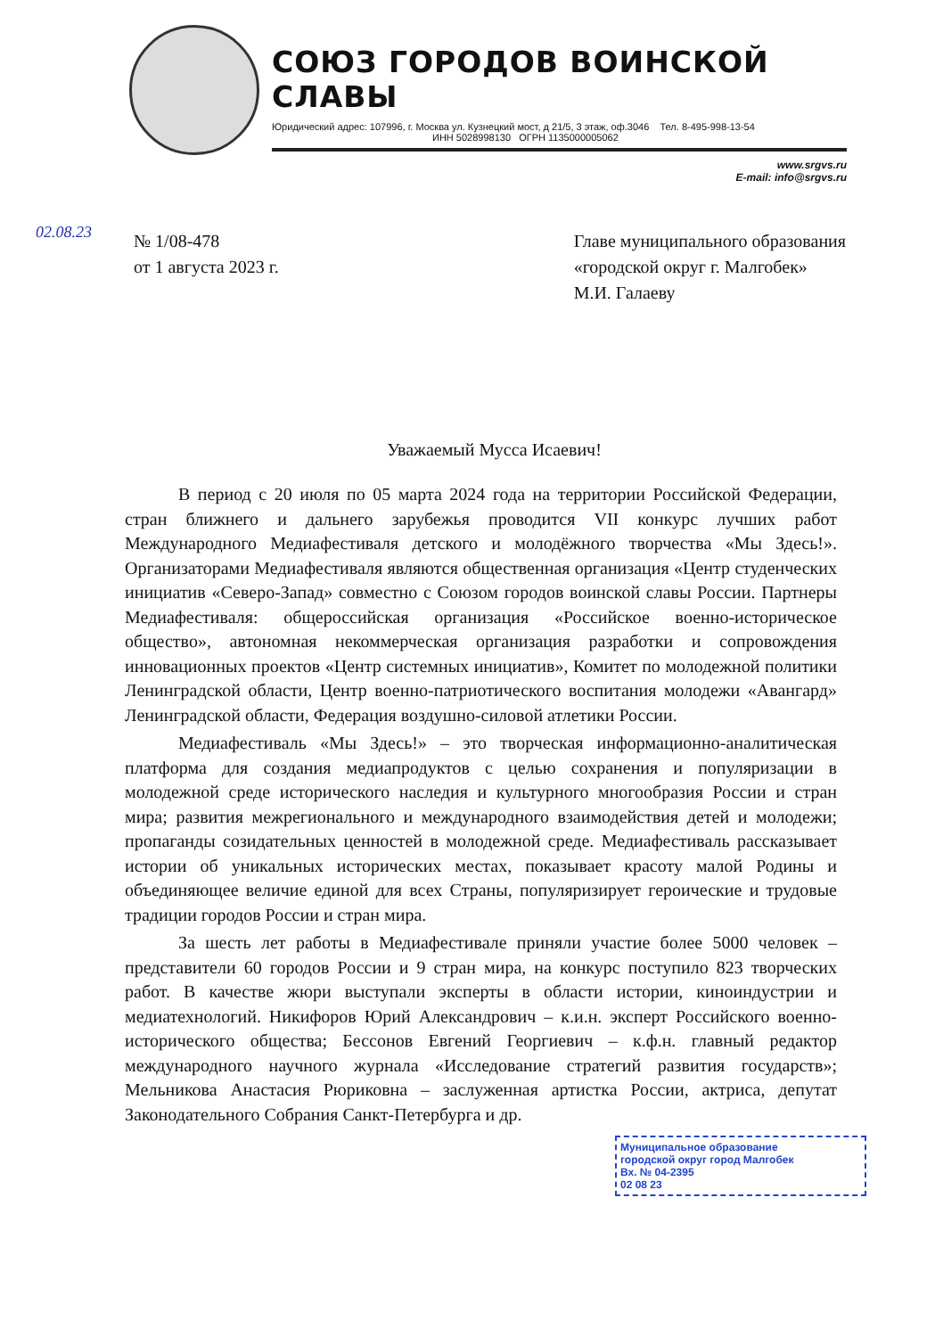СОЮЗ ГОРОДОВ ВОИНСКОЙ СЛАВЫ
Юридический адрес: 107996, г. Москва ул. Кузнецкий мост, д 21/5, 3 этаж, оф.3046 Тел. 8-495-998-13-54
ИНН 5028998130 ОГРН 1135000005062
www.srgvs.ru
E-mail: info@srgvs.ru
№ 1/08-478
от 1 августа 2023 г.
Главе муниципального образования
«городской округ г. Малгобек»
М.И. Галаеву
Уважаемый Мусса Исаевич!
В период с 20 июля по 05 марта 2024 года на территории Российской Федерации, стран ближнего и дальнего зарубежья проводится VII конкурс лучших работ Международного Медиафестиваля детского и молодёжного творчества «Мы Здесь!». Организаторами Медиафестиваля являются общественная организация «Центр студенческих инициатив «Северо-Запад» совместно с Союзом городов воинской славы России. Партнеры Медиафестиваля: общероссийская организация «Российское военно-историческое общество», автономная некоммерческая организация разработки и сопровождения инновационных проектов «Центр системных инициатив», Комитет по молодежной политики Ленинградской области, Центр военно-патриотического воспитания молодежи «Авангард» Ленинградской области, Федерация воздушно-силовой атлетики России.
Медиафестиваль «Мы Здесь!» – это творческая информационно-аналитическая платформа для создания медиапродуктов с целью сохранения и популяризации в молодежной среде исторического наследия и культурного многообразия России и стран мира; развития межрегионального и международного взаимодействия детей и молодежи; пропаганды созидательных ценностей в молодежной среде. Медиафестиваль рассказывает истории об уникальных исторических местах, показывает красоту малой Родины и объединяющее величие единой для всех Страны, популяризирует героические и трудовые традиции городов России и стран мира.
За шесть лет работы в Медиафестивале приняли участие более 5000 человек – представители 60 городов России и 9 стран мира, на конкурс поступило 823 творческих работ. В качестве жюри выступали эксперты в области истории, киноиндустрии и медиатехнологий. Никифоров Юрий Александрович – к.и.н. эксперт Российского военно-исторического общества; Бессонов Евгений Георгиевич – к.ф.н. главный редактор международного научного журнала «Исследование стратегий развития государств»; Мельникова Анастасия Рюриковна – заслуженная артистка России, актриса, депутат Законодательного Собрания Санкт-Петербурга и др.
Муниципальное образование
городской округ город Малгобек
Вх. № 04-2395
02 08 23
02.08.23